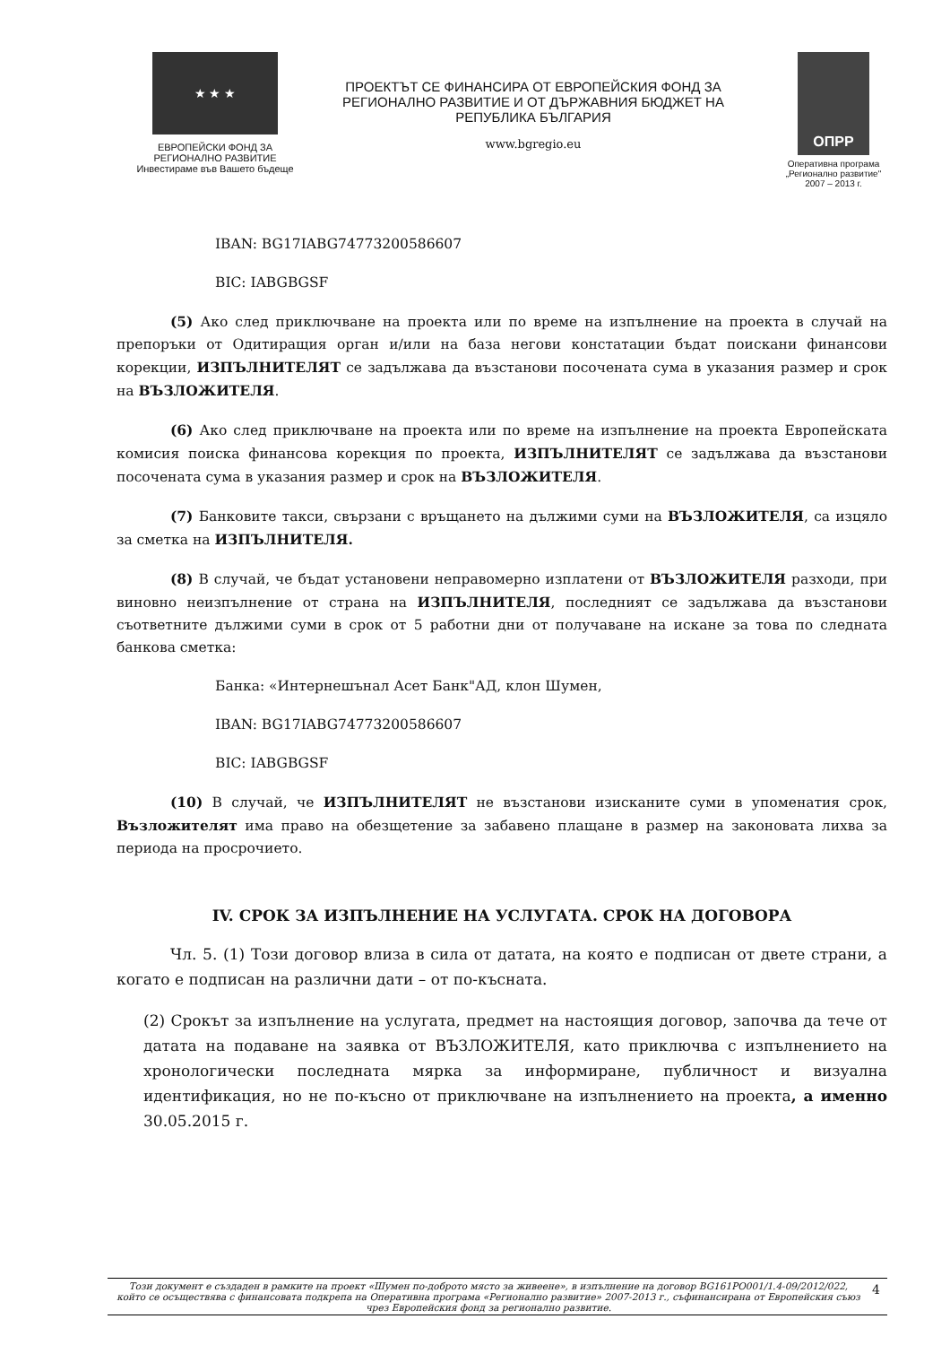★ ★ ★
ЕВРОПЕЙСКИ ФОНД ЗА
РЕГИОНАЛНО РАЗВИТИЕ
Инвестираме във Вашето бъдеще
ПРОЕКТЪТ СЕ ФИНАНСИРА ОТ ЕВРОПЕЙСКИЯ ФОНД ЗА РЕГИОНАЛНО РАЗВИТИЕ И ОТ ДЪРЖАВНИЯ БЮДЖЕТ НА РЕПУБЛИКА БЪЛГАРИЯ
www.bgregio.eu
ОПРР
Оперативна програма
„Регионално развитие"
2007 – 2013 г.
IBAN: BG17IABG74773200586607
BIC: IABGBGSF
(5) Ако след приключване на проекта или по време на изпълнение на проекта в случай на препоръки от Одитиращия орган и/или на база негови констатации бъдат поискани финансови корекции, ИЗПЪЛНИТЕЛЯТ се задължава да възстанови посочената сума в указания размер и срок на ВЪЗЛОЖИТЕЛЯ.
(6) Ако след приключване на проекта или по време на изпълнение на проекта Европейската комисия поиска финансова корекция по проекта, ИЗПЪЛНИТЕЛЯТ се задължава да възстанови посочената сума в указания размер и срок на ВЪЗЛОЖИТЕЛЯ.
(7) Банковите такси, свързани с връщането на дължими суми на ВЪЗЛОЖИТЕЛЯ, са изцяло за сметка на ИЗПЪЛНИТЕЛЯ.
(8) В случай, че бъдат установени неправомерно изплатени от ВЪЗЛОЖИТЕЛЯ разходи, при виновно неизпълнение от страна на ИЗПЪЛНИТЕЛЯ, последният се задължава да възстанови съответните дължими суми в срок от 5 работни дни от получаване на искане за това по следната банкова сметка:
Банка: «Интернешънал Асет Банк"АД, клон Шумен,
IBAN: BG17IABG74773200586607
BIC: IABGBGSF
(10) В случай, че ИЗПЪЛНИТЕЛЯТ не възстанови изисканите суми в упоменатия срок, Възложителят има право на обезщетение за забавено плащане в размер на законовата лихва за периода на просрочието.
IV. СРОК ЗА ИЗПЪЛНЕНИЕ НА УСЛУГАТА. СРОК НА ДОГОВОРА
Чл. 5. (1) Този договор влиза в сила от датата, на която е подписан от двете страни, а когато е подписан на различни дати – от по-късната.
(2) Срокът за изпълнение на услугата, предмет на настоящия договор, започва да тече от датата на подаване на заявка от ВЪЗЛОЖИТЕЛЯ, като приключва с изпълнението на хронологически последната мярка за информиране, публичност и визуална идентификация, но не по-късно от приключване на изпълнението на проекта, а именно 30.05.2015 г.
Този документ е създаден в рамките на проект «Шумен по-доброто място за живеене», в изпълнение на договор BG161PO001/1.4-09/2012/022, който се осъществява с финансовата подкрепа на Оперативна програма «Регионално развитие» 2007-2013 г., съфинансирана от Европейския съюз чрез Европейския фонд за регионално развитие. 4